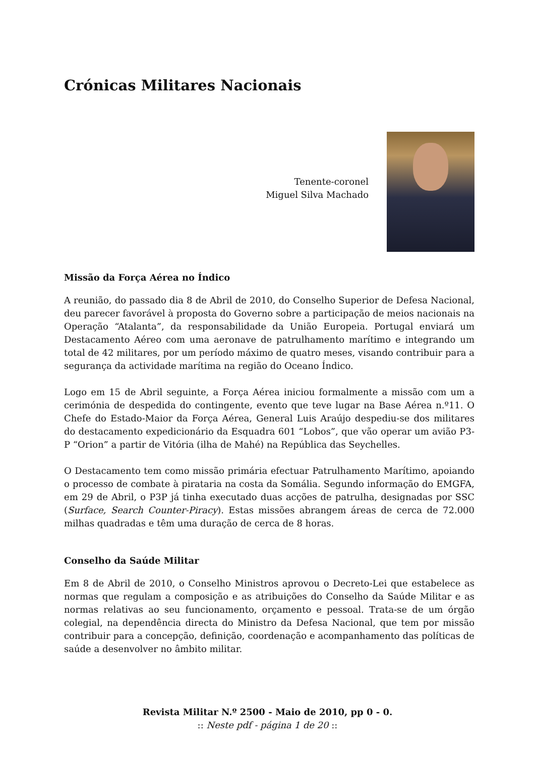Crónicas Militares Nacionais
Tenente-coronel
Miguel Silva Machado
Missão da Força Aérea no Índico
A reunião, do passado dia 8 de Abril de 2010, do Conselho Superior de Defesa Nacional, deu parecer favorável à proposta do Governo sobre a participação de meios nacionais na Operação “Atalanta”, da responsabilidade da União Europeia. Portugal enviará um Destacamento Aéreo com uma aeronave de patrulhamento marítimo e integrando um total de 42 militares, por um período máximo de quatro meses, visando contribuir para a segurança da actividade marítima na região do Oceano Índico.
Logo em 15 de Abril seguinte, a Força Aérea iniciou formalmente a missão com um a cerimónia de despedida do contingente, evento que teve lugar na Base Aérea n.º11. O Chefe do Estado-Maior da Força Aérea, General Luis Araújo despediu-se dos militares do destacamento expedicionário da Esquadra 601 “Lobos”, que vão operar um avião P3-P “Orion” a partir de Vitória (ilha de Mahé) na República das Seychelles.
O Destacamento tem como missão primária efectuar Patrulhamento Marítimo, apoiando o processo de combate à pirataria na costa da Somália. Segundo informação do EMGFA, em 29 de Abril, o P3P já tinha executado duas acções de patrulha, designadas por SSC (Surface, Search Counter-Piracy). Estas missões abrangem áreas de cerca de 72.000 milhas quadradas e têm uma duração de cerca de 8 horas.
Conselho da Saúde Militar
Em 8 de Abril de 2010, o Conselho Ministros aprovou o Decreto-Lei que estabelece as normas que regulam a composição e as atribuições do Conselho da Saúde Militar e as normas relativas ao seu funcionamento, orçamento e pessoal. Trata-se de um órgão colegial, na dependência directa do Ministro da Defesa Nacional, que tem por missão contribuir para a concepção, definição, coordenação e acompanhamento das políticas de saúde a desenvolver no âmbito militar.
Revista Militar N.º 2500 - Maio de 2010, pp 0 - 0.
:: Neste pdf - página 1 de 20 ::